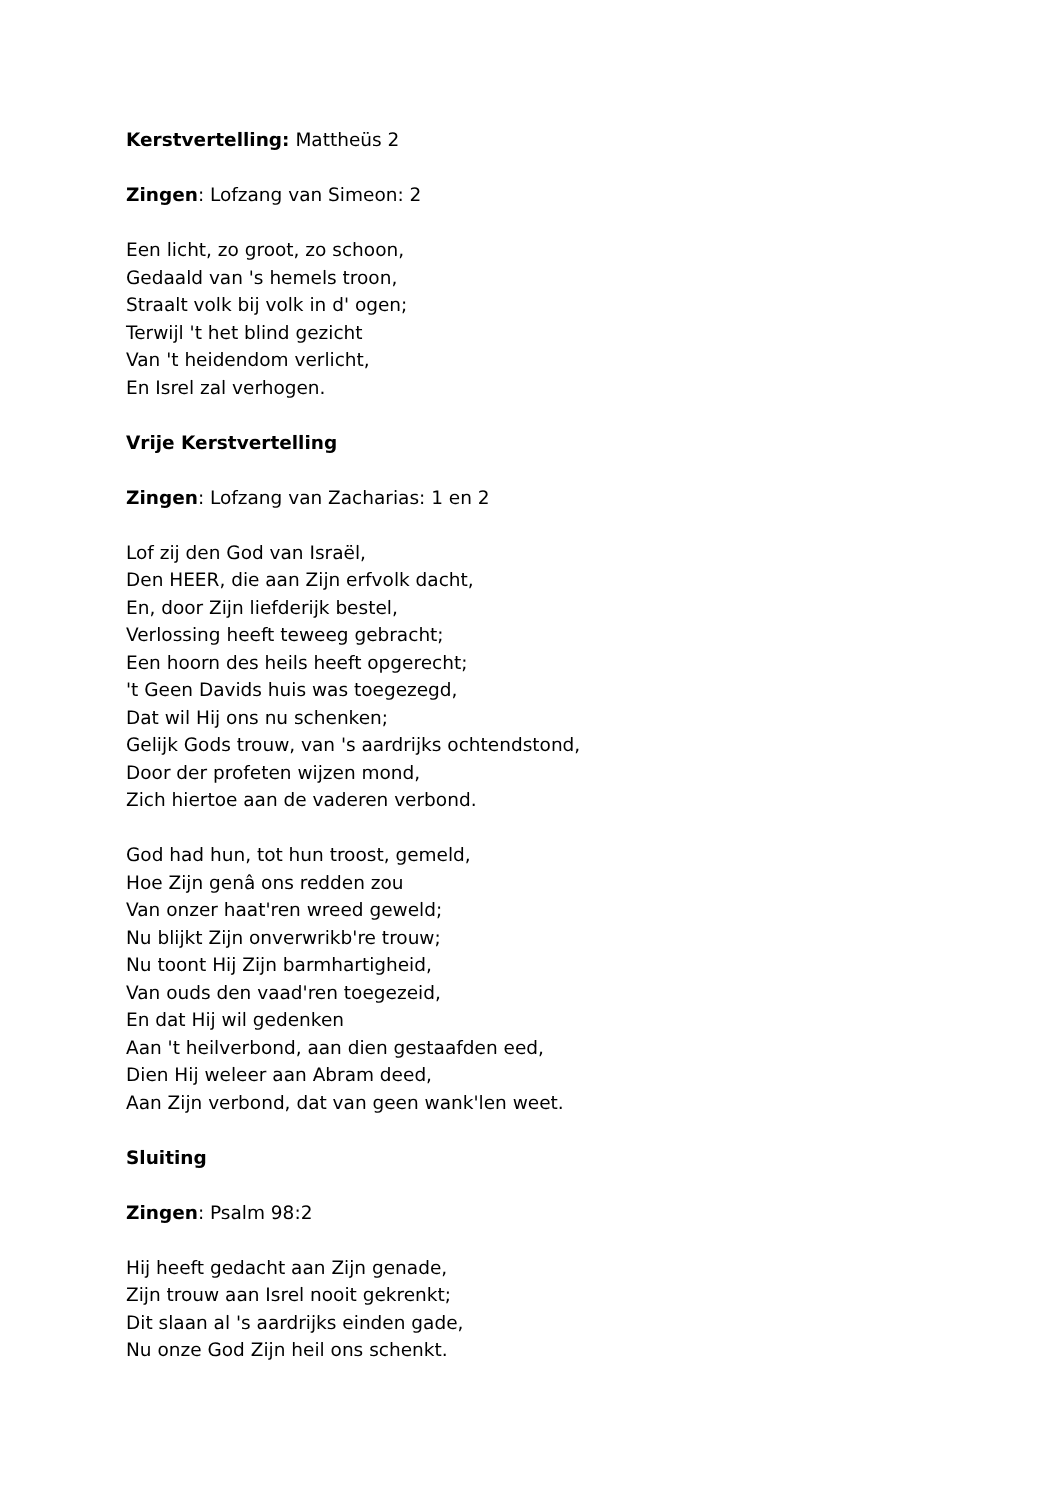Kerstvertelling: Mattheüs 2
Zingen: Lofzang van Simeon: 2
Een licht, zo groot, zo schoon,
Gedaald van 's hemels troon,
Straalt volk bij volk in d' ogen;
Terwijl 't het blind gezicht
Van 't heidendom verlicht,
En Isrel zal verhogen.
Vrije Kerstvertelling
Zingen: Lofzang van Zacharias: 1 en 2
Lof zij den God van Israël,
Den HEER, die aan Zijn erfvolk dacht,
En, door Zijn liefderijk bestel,
Verlossing heeft teweeg gebracht;
Een hoorn des heils heeft opgerecht;
't Geen Davids huis was toegezegd,
Dat wil Hij ons nu schenken;
Gelijk Gods trouw, van 's aardrijks ochtendstond,
Door der profeten wijzen mond,
Zich hiertoe aan de vaderen verbond.
God had hun, tot hun troost, gemeld,
Hoe Zijn genâ ons redden zou
Van onzer haat'ren wreed geweld;
Nu blijkt Zijn onverwrikb're trouw;
Nu toont Hij Zijn barmhartigheid,
Van ouds den vaad'ren toegezeid,
En dat Hij wil gedenken
Aan 't heilverbond, aan dien gestaafden eed,
Dien Hij weleer aan Abram deed,
Aan Zijn verbond, dat van geen wank'len weet.
Sluiting
Zingen: Psalm 98:2
Hij heeft gedacht aan Zijn genade,
Zijn trouw aan Isrel nooit gekrenkt;
Dit slaan al 's aardrijks einden gade,
Nu onze God Zijn heil ons schenkt.